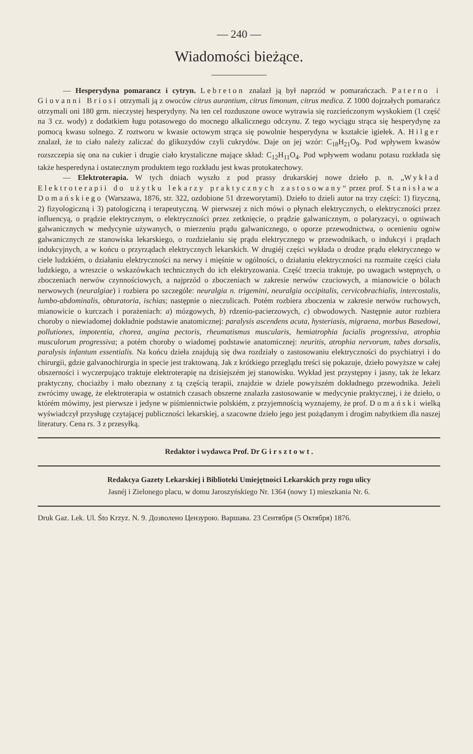— 240 —
Wiadomości bieżące.
— Hesperydyna pomarancz i cytryn. Lebreton znalazł ją był naprzód w pomarańczach. Paterno i Giovanni Briosi otrzymali ją z owoców citrus aurantium, citrus limonum, citrus medica. Z 1000 dojrzałych pomarańcz otrzymali oni 180 grm. nieczystej hesperydyny. Na ten cel rozduszone owoce wytrawia się rozcieńczonym wyskokiem (1 część na 3 cz. wody) z dodatkiem ługu potasowego do mocnego alkalicznego odczynu. Z tego wyciągu strąca się hesperydynę za pomocą kwasu solnego. Z roztworu w kwasie octowym strąca się powolnie hesperydyna w kształcie igiełek. A. Hilger znalazł, że to ciało należy zaliczać do glikozydów czyli cukrydów. Daje on jej wzór: C<sub>18</sub>H<sub>21</sub>O<sub>9</sub>. Pod wpływem kwasów rozszczepia się ona na cukier i drugie ciało krystaliczne mające skład: C<sub>12</sub>H<sub>11</sub>O<sub>4</sub>. Pod wpływem wodanu potasu rozkłada się także hesperedyna i ostatecznym produktem tego rozkładu jest kwas protokatechowy.
— Elektroterapia. W tych dniach wyszło z pod prassy drukarskiej nowe dzieło p. n. „Wykład Elektroterapii do użytku lekarzy praktycznych zastosowany“ przez prof. Stanisława Domańskiego (Warszawa, 1876, str. 322, ozdobione 51 drzeworytami). Dzieło to dzieli autor na trzy części: 1) fizyczną, 2) fizyologiczną i 3) patologiczną i terapeutyczną. W pierwszej z nich mówi o płynach elektrycznych, o elektryczności przez influencyą, o prądzie elektrycznym, o elektryczności przez zetknięcie, o prądzie galwanicznym, o polaryzacyi, o ogniwach galwanicznych w medycynie używanych, o mierzeniu prądu galwanicznego, o oporze przewodnictwa, o ocenieniu ogniw galwanicznych ze stanowiska lekarskiego, o rozdzielaniu się prądu elektrycznego w przewodnikach, o indukcyi i prądach indukcyjnych, a w końcu o przyrządach elektrycznych lekarskich. W drugiéj części wykłada o drodze prądu elektrycznego w ciele ludzkiém, o działaniu elektryczności na nerwy i mięśnie w ogólności, o działaniu elektryczności na rozmaite części ciała ludzkiego, a wreszcie o wskazówkach technicznych do ich elektryzowania. Część trzecia traktuje, po uwagach wstępnych, o zboczeniach nerwów czynnościowych, a najprzód o zboczeniach w zakresie nerwów czuciowych, a mianowicie o bólach nerwowych (neuralgiae) i rozbiera po szczególe: neuralgia n. trigemini, neuralgia occipitalis, cervicobrachialis, intercostalis, lumbo-abdominalis, obturatoria, ischias; następnie o nieczulicach. Potém rozbiera zboczenia w zakresie nerwów ruchowych, mianowicie o kurczach i porażeniach: a) mózgowych, b) rdzenio-pacierzowych, c) obwodowych. Następnie autor rozbiera choroby o niewiadomej dokładnie podstawie anatomicznej: paralysis ascendens acuta, hysteriasis, migraena, morbus Basedowi, pollutiones, impotentia, chorea, angina pectoris, rheumatismus muscularis, hemiatrophia facialis progressiva, atrophia musculorum progressiva; a potém choroby o wiadomej podstawie anatomicznej: neuritis, atrophia nervorum, tabes dorsalis, paralysis infantum essentialis. Na końcu dzieła znajdują się dwa rozdziały o zastosowaniu elektryczności do psychiatryi i do chirurgii, gdzie galvanochirurgia in specie jest traktowaną. Jak z krótkiego przeglądu treści się pokazuje, dzieło powyższe w całej obszerności i wyczerpująco traktuje elektroterapię na dzisiejszém jej stanowisku. Wykład jest przystępny i jasny, tak że lekarz praktyczny, chociażby i mało obeznany z tą częścią terapii, znajdzie w dziele powyższém dokładnego przewodnika. Jeżeli zwrócimy uwagę, że elektroterapia w ostatnich czasach obszerne znalazła zastosowanie w medycynie praktycznej, i że dzieło, o którém mówimy, jest pierwsze i jedyne w piśmiennictwie polskiém, z przyjemnością wyznajemy, że prof. Domański wielką wyświadczył przysługę czytającej publiczności lekarskiej, a szacowne dzieło jego jest pożądanym i drogim nabytkiem dla naszej literatury. Cena rs. 3 z przesyłką.
Redaktor i wydawca Prof. Dr Girsztowt.
Redakcya Gazety Lekarskiej i Biblioteki Umiejętności Lekarskich przy rogu ulicy
Jasnéj i Zielonego placu, w domu Jaroszyńskiego Nr. 1364 (nowy 1) mieszkania Nr. 6.
Druk Gaz. Lek. Ul. Śto Krzyz. N. 9. Дозволено Цензурою. Варшава. 23 Сентября (5 Октября) 1876.